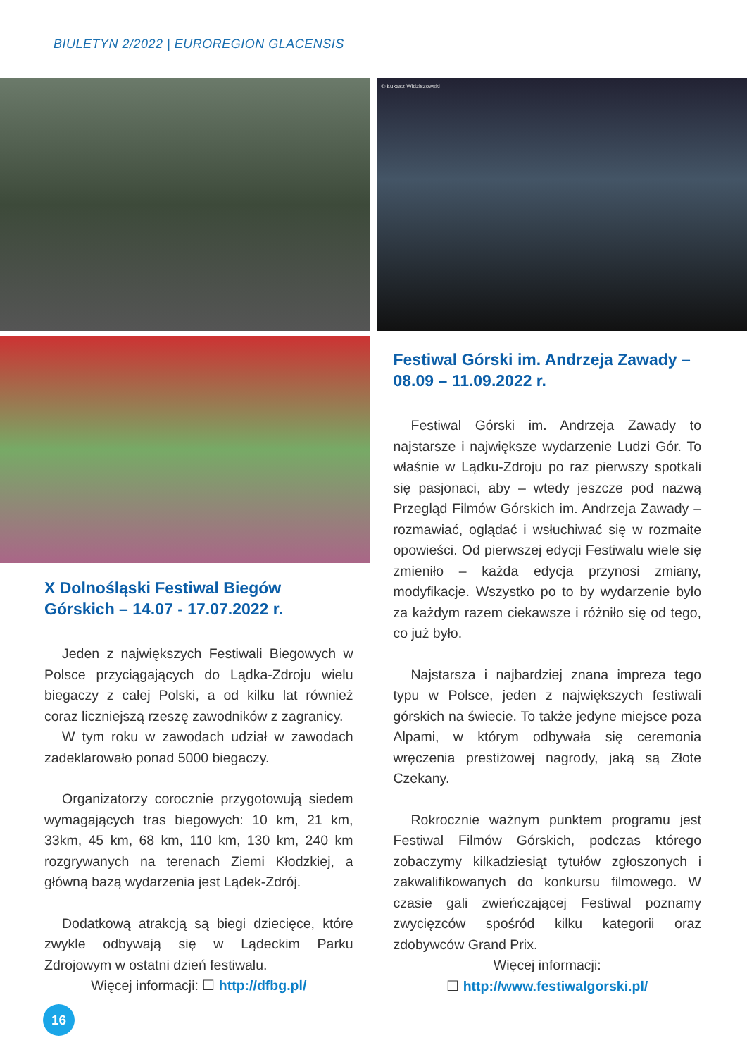BIULETYN 2/2022 | EUROREGION GLACENSIS
X Dolnośląski Festiwal Biegów Górskich – 14.07 - 17.07.2022 r.
Jeden z największych Festiwali Biegowych w Polsce przyciągających do Lądka-Zdroju wielu biegaczy z całej Polski, a od kilku lat również coraz liczniejszą rzeszę zawodników z zagranicy.
W tym roku w zawodach udział w zawodach zadeklarowało ponad 5000 biegaczy.
Organizatorzy corocznie przygotowują siedem wymagających tras biegowych: 10 km, 21 km, 33km, 45 km, 68 km, 110 km, 130 km, 240 km rozgrywanych na terenach Ziemi Kłodzkiej, a główną bazą wydarzenia jest Lądek-Zdrój.
Dodatkową atrakcją są biegi dziecięce, które zwykle odbywają się w Lądeckim Parku Zdrojowym w ostatni dzień festiwalu.
Więcej informacji: ☐ http://dfbg.pl/
© Łukasz Widziszowski
Festiwal Górski im. Andrzeja Zawady – 08.09 – 11.09.2022 r.
Festiwal Górski im. Andrzeja Zawady to najstarsze i największe wydarzenie Ludzi Gór. To właśnie w Lądku-Zdroju po raz pierwszy spotkali się pasjonaci, aby – wtedy jeszcze pod nazwą Przegląd Filmów Górskich im. Andrzeja Zawady – rozmawiać, oglądać i wsłuchiwać się w rozmaite opowieści. Od pierwszej edycji Festiwalu wiele się zmieniło – każda edycja przynosi zmiany, modyfikacje. Wszystko po to by wydarzenie było za każdym razem ciekawsze i różniło się od tego, co już było.
Najstarsza i najbardziej znana impreza tego typu w Polsce, jeden z największych festiwali górskich na świecie. To także jedyne miejsce poza Alpami, w którym odbywała się ceremonia wręczenia prestiżowej nagrody, jaką są Złote Czekany.
Rokrocznie ważnym punktem programu jest Festiwal Filmów Górskich, podczas którego zobaczymy kilkadziesiąt tytułów zgłoszonych i zakwalifikowanych do konkursu filmowego. W czasie gali zwieńczającej Festiwal poznamy zwycięzców spośród kilku kategorii oraz zdobywców Grand Prix.
Więcej informacji:
☐ http://www.festiwalgorski.pl/
16